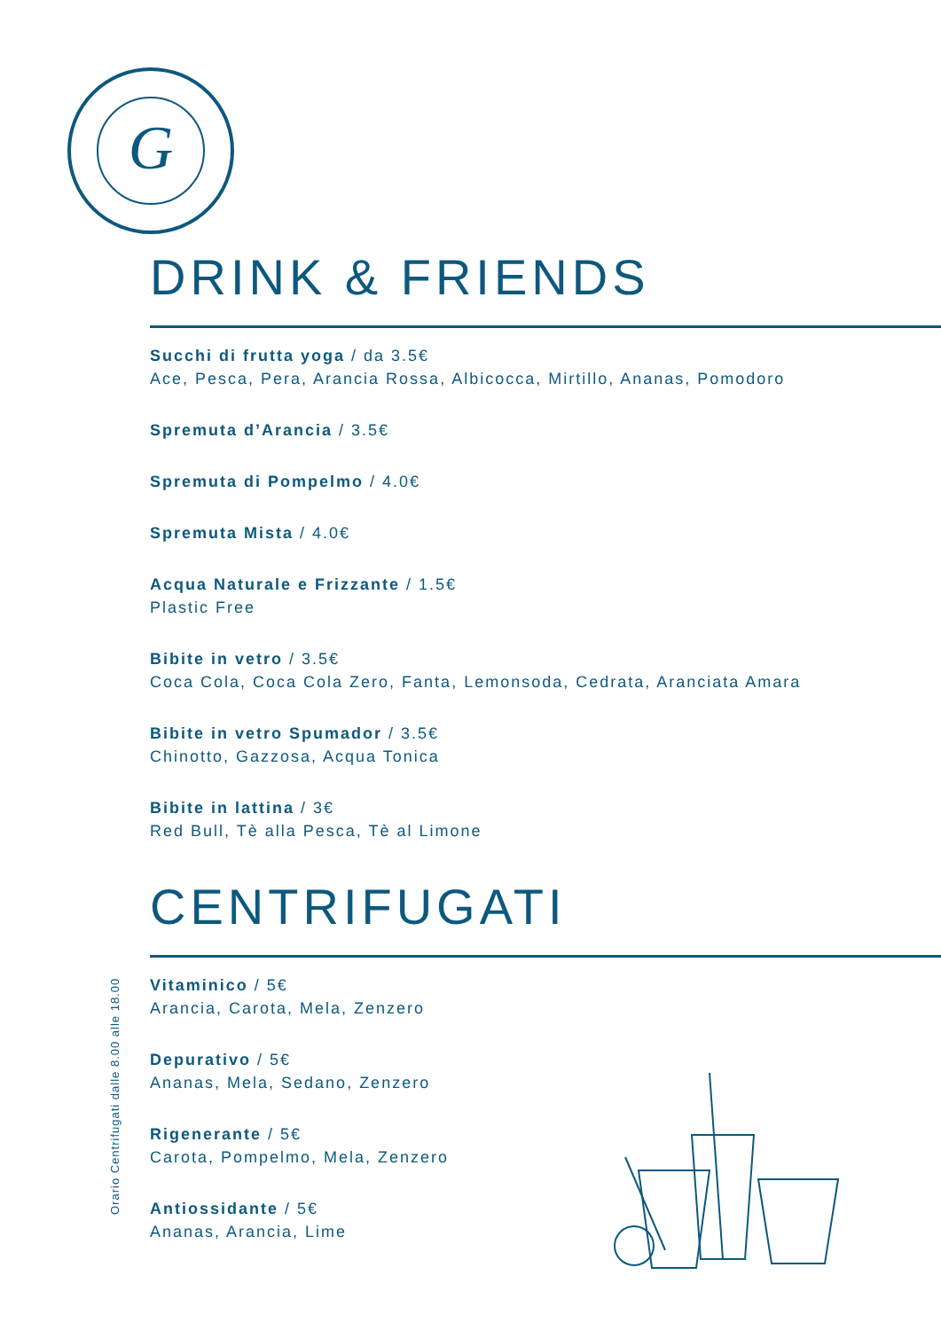G
DRINK & FRIENDS
Succhi di frutta yoga / da 3.5€
Ace, Pesca, Pera, Arancia Rossa, Albicocca, Mirtillo, Ananas, Pomodoro
Spremuta d’Arancia / 3.5€
Spremuta di Pompelmo / 4.0€
Spremuta Mista / 4.0€
Acqua Naturale e Frizzante / 1.5€
Plastic Free
Bibite in vetro / 3.5€
Coca Cola, Coca Cola Zero, Fanta, Lemonsoda, Cedrata, Aranciata Amara
Bibite in vetro Spumador / 3.5€
Chinotto, Gazzosa, Acqua Tonica
Bibite in lattina / 3€
Red Bull, Tè alla Pesca, Tè al Limone
CENTRIFUGATI
Vitaminico / 5€
Arancia, Carota, Mela, Zenzero
Depurativo / 5€
Ananas, Mela, Sedano, Zenzero
Rigenerante / 5€
Carota, Pompelmo, Mela, Zenzero
Antiossidante / 5€
Ananas, Arancia, Lime
Orario Centrifugati dalle 8.00 alle 18.00